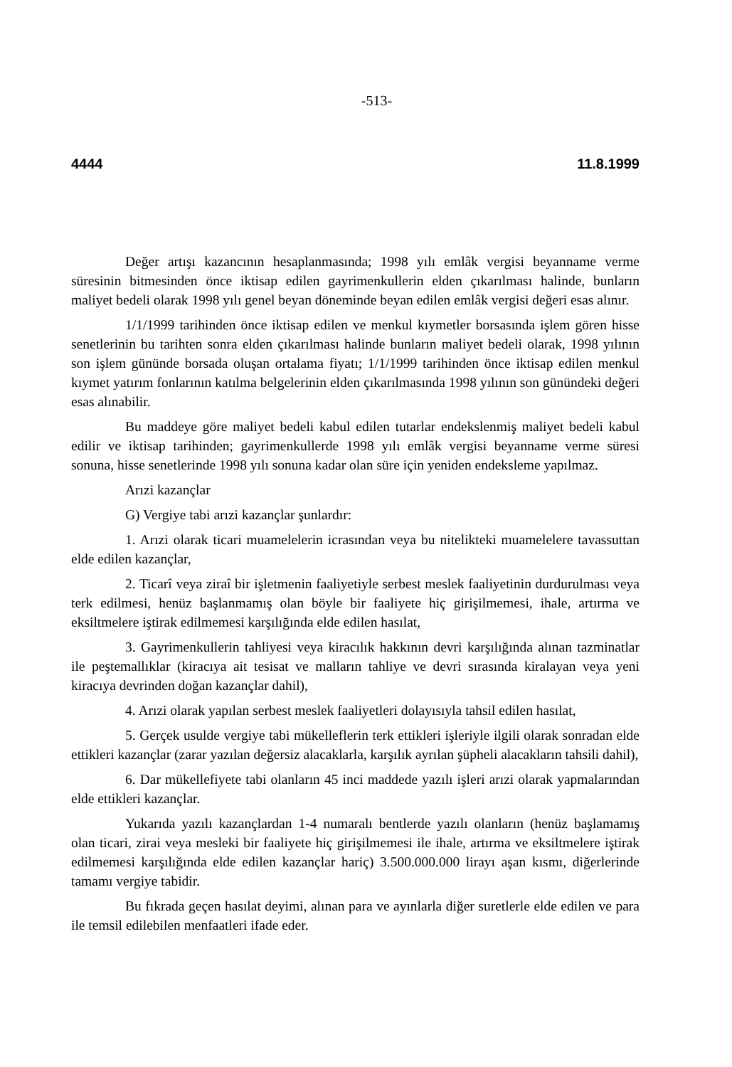-513-
4444 11.8.1999
Değer artışı kazancının hesaplanmasında; 1998 yılı emlâk vergisi beyanname verme süresinin bitmesinden önce iktisap edilen gayrimenkullerin elden çıkarılması halinde, bunların maliyet bedeli olarak 1998 yılı genel beyan döneminde beyan edilen emlâk vergisi değeri esas alınır.
1/1/1999 tarihinden önce iktisap edilen ve menkul kıymetler borsasında işlem gören hisse senetlerinin bu tarihten sonra elden çıkarılması halinde bunların maliyet bedeli olarak, 1998 yılının son işlem gününde borsada oluşan ortalama fiyatı; 1/1/1999 tarihinden önce iktisap edilen menkul kıymet yatırım fonlarının katılma belgelerinin elden çıkarılmasında 1998 yılının son günündeki değeri esas alınabilir.
Bu maddeye göre maliyet bedeli kabul edilen tutarlar endekslenmiş maliyet bedeli kabul edilir ve iktisap tarihinden; gayrimenkullerde 1998 yılı emlâk vergisi beyanname verme süresi sonuna, hisse senetlerinde 1998 yılı sonuna kadar olan süre için yeniden endeksleme yapılmaz.
Arızi kazançlar
G) Vergiye tabi arızi kazançlar şunlardır:
1. Arızi olarak ticari muamelelerin icrasından veya bu nitelikteki muamelelere tavassuttan elde edilen kazançlar,
2. Ticarî veya ziraî bir işletmenin faaliyetiyle serbest meslek faaliyetinin durdurulması veya terk edilmesi, henüz başlanmamış olan böyle bir faaliyete hiç girişilmemesi, ihale, artırma ve eksiltmelere iştirak edilmemesi karşılığında elde edilen hasılat,
3. Gayrimenkullerin tahliyesi veya kiracılık hakkının devri karşılığında alınan tazminatlar ile peştemallıklar (kiracıya ait tesisat ve malların tahliye ve devri sırasında kiralayan veya yeni kiracıya devrinden doğan kazançlar dahil),
4. Arızi olarak yapılan serbest meslek faaliyetleri dolayısıyla tahsil edilen hasılat,
5. Gerçek usulde vergiye tabi mükelleflerin terk ettikleri işleriyle ilgili olarak sonradan elde ettikleri kazançlar (zarar yazılan değersiz alacaklarla, karşılık ayrılan şüpheli alacakların tahsili dahil),
6. Dar mükellefiyete tabi olanların 45 inci maddede yazılı işleri arızi olarak yapmalarından elde ettikleri kazançlar.
Yukarıda yazılı kazançlardan 1-4 numaralı bentlerde yazılı olanların (henüz başlamamış olan ticari, zirai veya mesleki bir faaliyete hiç girişilmemesi ile ihale, artırma ve eksiltmelere iştirak edilmemesi karşılığında elde edilen kazançlar hariç) 3.500.000.000 lirayı aşan kısmı, diğerlerinde tamamı vergiye tabidir.
Bu fıkrada geçen hasılat deyimi, alınan para ve ayınlarla diğer suretlerle elde edilen ve para ile temsil edilebilen menfaatleri ifade eder.